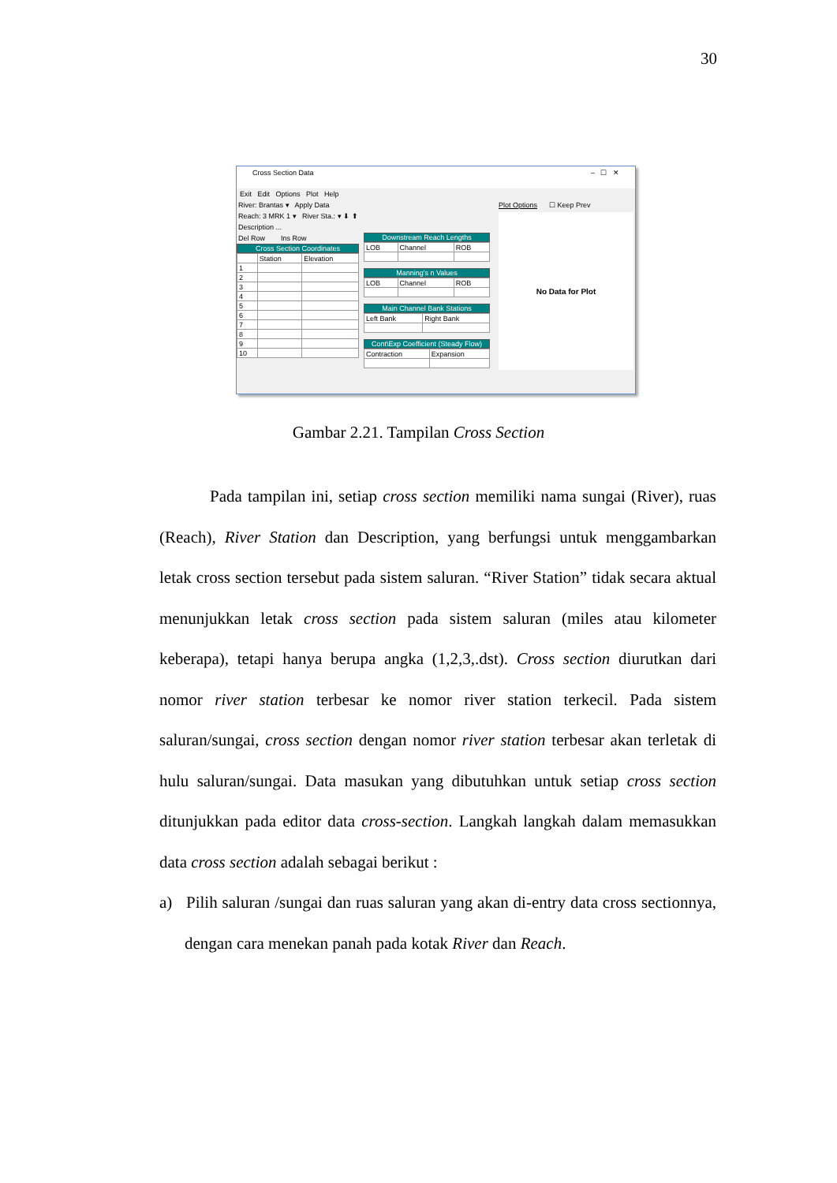30
Cross Section Data – ☐ ✕
Exit Edit Options Plot Help
River: Brantas ▾ Apply Data
Reach: 3 MRK 1 ▾ River Sta.: ▾ ⬇ ⬆
Description ...
Del Row Ins Row
Cross Section Coordinates
| | Station | Elevation |
| 1 | | |
| 2 | | |
| 3 | | |
| 4 | | |
| 5 | | |
| 6 | | |
| 7 | | |
| 8 | | |
| 9 | | |
| 10 | | |
Downstream Reach Lengths
| LOB | Channel | ROB |
Manning's n Values
| LOB | Channel | ROB |
Main Channel Bank Stations
| Left Bank | Right Bank |
Cont\Exp Coefficient (Steady Flow)
| Contraction | Expansion |
Plot Options ☐ Keep Prev
No Data for Plot
Gambar 2.21. Tampilan Cross Section
Pada tampilan ini, setiap cross section memiliki nama sungai (River), ruas (Reach), River Station dan Description, yang berfungsi untuk menggambarkan letak cross section tersebut pada sistem saluran. “River Station” tidak secara aktual menunjukkan letak cross section pada sistem saluran (miles atau kilometer keberapa), tetapi hanya berupa angka (1,2,3,.dst). Cross section diurutkan dari nomor river station terbesar ke nomor river station terkecil. Pada sistem saluran/sungai, cross section dengan nomor river station terbesar akan terletak di hulu saluran/sungai. Data masukan yang dibutuhkan untuk setiap cross section ditunjukkan pada editor data cross-section. Langkah langkah dalam memasukkan data cross section adalah sebagai berikut :
a) Pilih saluran /sungai dan ruas saluran yang akan di-entry data cross sectionnya, dengan cara menekan panah pada kotak River dan Reach.